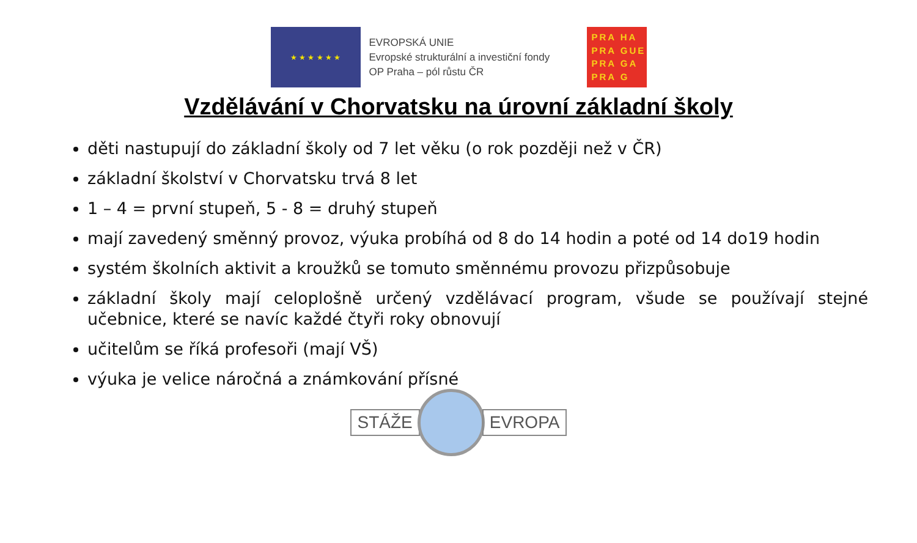★ ★ ★ ★ ★ ★
EVROPSKÁ UNIE
Evropské strukturální a investiční fondy
OP Praha – pól růstu ČR
PRA HA
PRA GUE
PRA GA
PRA G
Vzdělávání v Chorvatsku na úrovní základní školy
děti nastupují do základní školy od 7 let věku (o rok později než v ČR)
základní školství v Chorvatsku trvá 8 let
1 – 4 = první stupeň, 5 - 8 = druhý stupeň
mají zavedený směnný provoz, výuka probíhá od 8 do 14 hodin a poté od 14 do19 hodin
systém školních aktivit a kroužků se tomuto směnnému provozu přizpůsobuje
základní školy mají celoplošně určený vzdělávací program, všude se používají stejné učebnice, které se navíc každé čtyři roky obnovují
učitelům se říká profesoři (mají VŠ)
výuka je velice náročná a známkování přísné
STÁŽE EVROPA